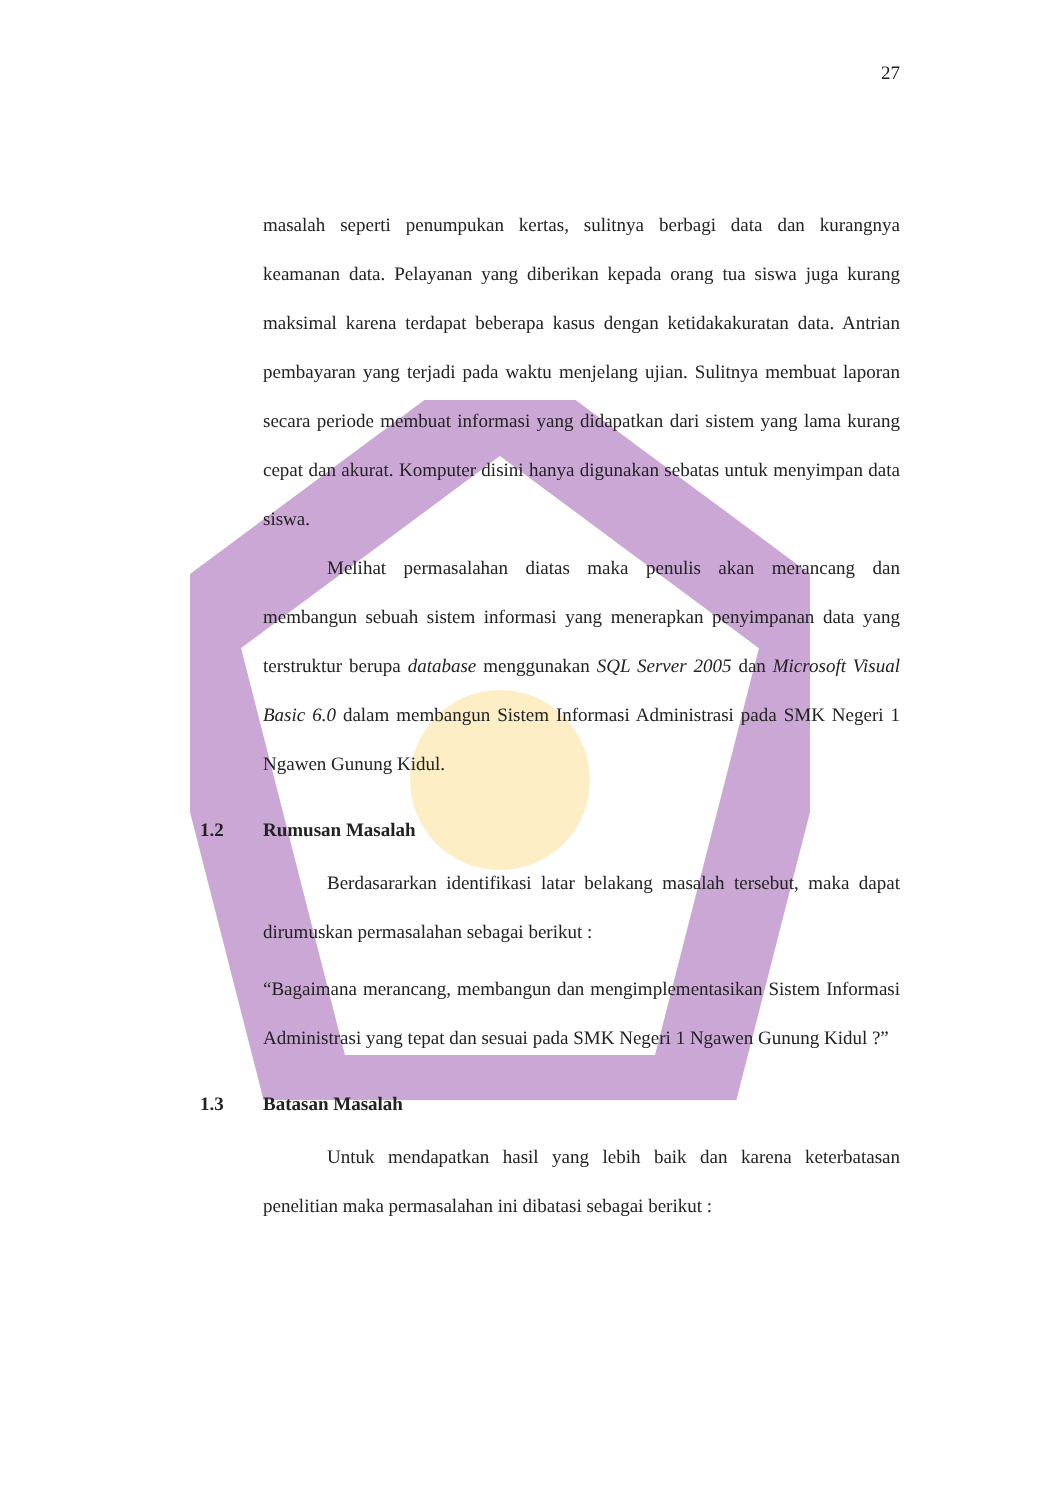27
masalah seperti penumpukan kertas, sulitnya berbagi data dan kurangnya keamanan data. Pelayanan yang diberikan kepada orang tua siswa juga kurang maksimal karena terdapat beberapa kasus dengan ketidakakuratan data. Antrian pembayaran yang terjadi pada waktu menjelang ujian. Sulitnya membuat laporan secara periode membuat informasi yang didapatkan dari sistem yang lama kurang cepat dan akurat. Komputer disini hanya digunakan sebatas untuk menyimpan data siswa.
Melihat permasalahan diatas maka penulis akan merancang dan membangun sebuah sistem informasi yang menerapkan penyimpanan data yang terstruktur berupa database menggunakan SQL Server 2005 dan Microsoft Visual Basic 6.0 dalam membangun Sistem Informasi Administrasi pada SMK Negeri 1 Ngawen Gunung Kidul.
1.2 Rumusan Masalah
Berdasararkan identifikasi latar belakang masalah tersebut, maka dapat dirumuskan permasalahan sebagai berikut :
“Bagaimana merancang, membangun dan mengimplementasikan Sistem Informasi Administrasi yang tepat dan sesuai pada SMK Negeri 1 Ngawen Gunung Kidul ?”
1.3 Batasan Masalah
Untuk mendapatkan hasil yang lebih baik dan karena keterbatasan penelitian maka permasalahan ini dibatasi sebagai berikut :